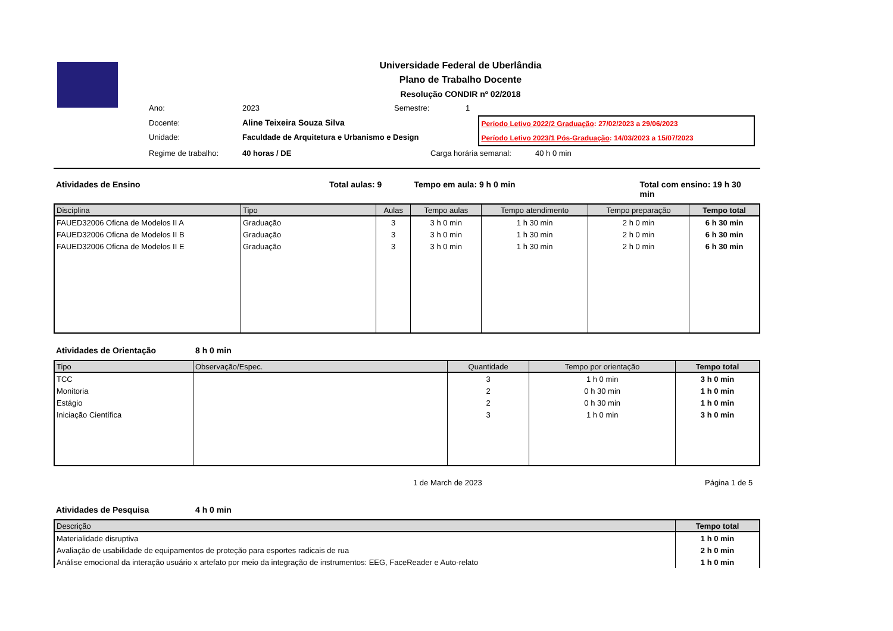Universidade Federal de Uberlândia
Plano de Trabalho Docente
Resolução CONDIR nº 02/2018
Ano: 2023 Semestre: 1
Docente: Aline Teixeira Souza Silva
Unidade: Faculdade de Arquitetura e Urbanismo e Design
Período Letivo 2022/2 Graduação: 27/02/2023 a 29/06/2023
Período Letivo 2023/1 Pós-Graduação: 14/03/2023 a 15/07/2023
Regime de trabalho: 40 horas / DE Carga horária semanal: 40 h 0 min
Atividades de Ensino Total aulas: 9 Tempo em aula: 9 h 0 min Total com ensino: 19 h 30 min
| Disciplina | Tipo | Aulas | Tempo aulas | Tempo atendimento | Tempo preparação | Tempo total |
| --- | --- | --- | --- | --- | --- | --- |
| FAUED32006 Oficna de Modelos II A | Graduação | 3 | 3 h 0 min | 1 h 30 min | 2 h 0 min | 6 h 30 min |
| FAUED32006 Oficna de Modelos II B | Graduação | 3 | 3 h 0 min | 1 h 30 min | 2 h 0 min | 6 h 30 min |
| FAUED32006 Oficna de Modelos II E | Graduação | 3 | 3 h 0 min | 1 h 30 min | 2 h 0 min | 6 h 30 min |
Atividades de Orientação 8 h 0 min
| Tipo | Observação/Espec. | Quantidade | Tempo por orientação | Tempo total |
| --- | --- | --- | --- | --- |
| TCC | | 3 | 1 h 0 min | 3 h 0 min |
| Monitoria | | 2 | 0 h 30 min | 1 h 0 min |
| Estágio | | 2 | 0 h 30 min | 1 h 0 min |
| Iniciação Científica | | 3 | 1 h 0 min | 3 h 0 min |
1 de March de 2023 Página 1 de 5
Atividades de Pesquisa 4 h 0 min
| Descrição | Tempo total |
| --- | --- |
| Materialidade disruptiva | 1 h 0 min |
| Avaliação de usabilidade de equipamentos de proteção para esportes radicais de rua | 2 h 0 min |
| Análise emocional da interação usuário x artefato por meio da integração de instrumentos: EEG, FaceReader e Auto-relato | 1 h 0 min |